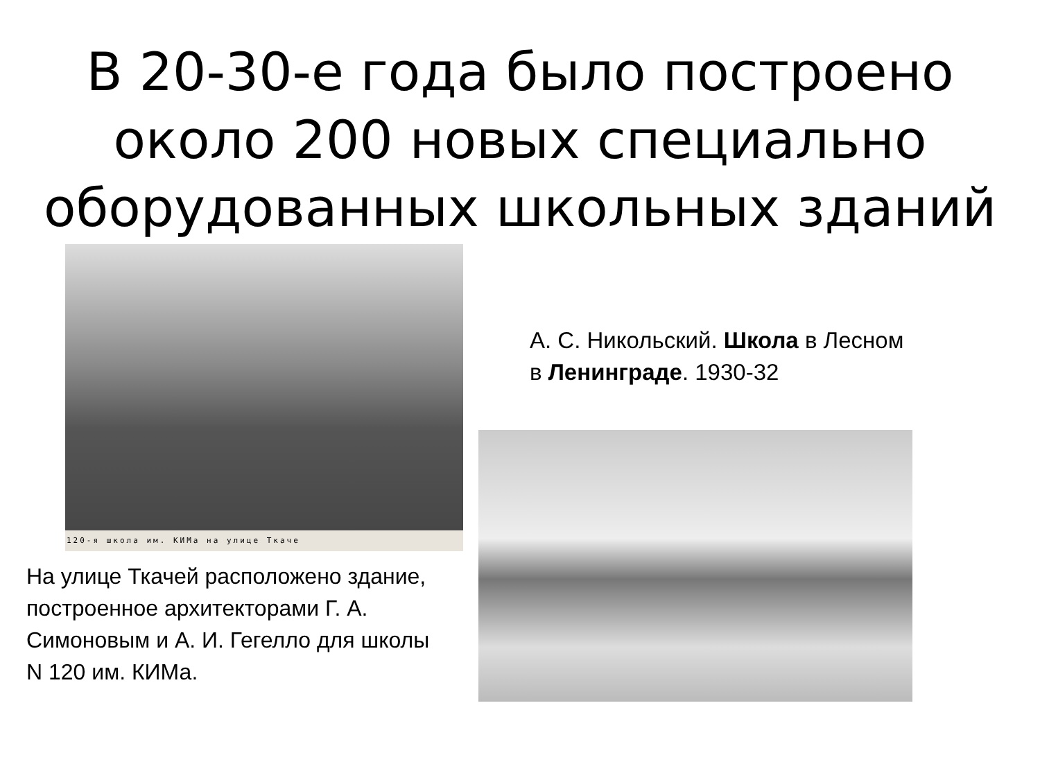В 20-30-е года было построено около 200 новых специально оборудованных школьных зданий
120-я школа им. КИМа на улице Ткаче
А. С. Никольский. Школа в Лесном
в Ленинграде. 1930-32
На улице Ткачей расположено здание, построенное архитекторами Г. А. Симоновым и А. И. Гегелло для школы N 120 им. КИМа.